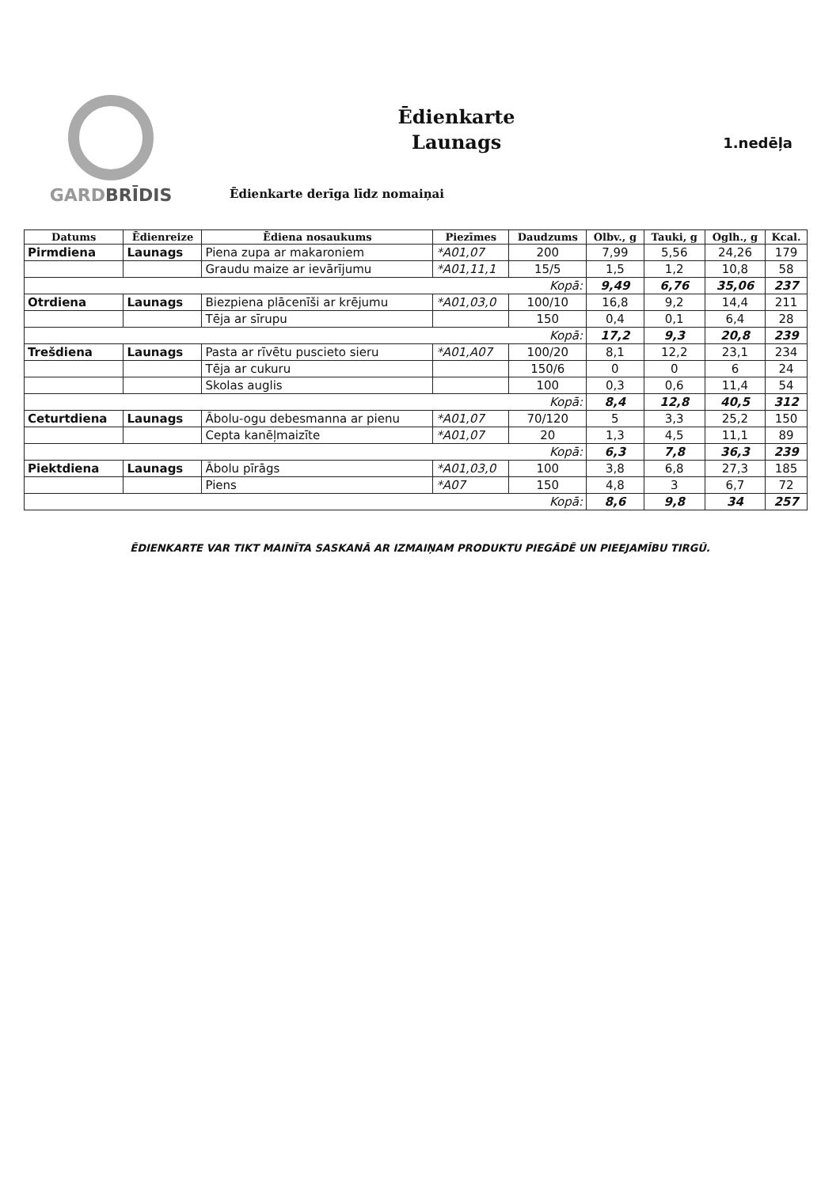GARDBRĪDIS
Ēdienkarte
Launags
Ēdienkarte derīga līdz nomaiņai
1.nedēļa
| Datums | Ēdienreize | Ēdiena nosaukums | Piezīmes | Daudzums | Olbv., g | Tauki, g | Oglh., g | Kcal. |
| --- | --- | --- | --- | --- | --- | --- | --- | --- |
| Pirmdiena | Launags | Piena zupa ar makaroniem | *A01,07 | 200 | 7,99 | 5,56 | 24,26 | 179 |
| | | Graudu maize ar ievārījumu | *A01,11,1 | 15/5 | 1,5 | 1,2 | 10,8 | 58 |
| Kopā: | | | | | 9,49 | 6,76 | 35,06 | 237 |
| Otrdiena | Launags | Biezpiena plācenīši ar krējumu | *A01,03,0 | 100/10 | 16,8 | 9,2 | 14,4 | 211 |
| | | Tēja ar sīrupu | | 150 | 0,4 | 0,1 | 6,4 | 28 |
| Kopā: | | | | | 17,2 | 9,3 | 20,8 | 239 |
| Trešdiena | Launags | Pasta ar rīvētu puscieto sieru | *A01,A07 | 100/20 | 8,1 | 12,2 | 23,1 | 234 |
| | | Tēja ar cukuru | | 150/6 | 0 | 0 | 6 | 24 |
| | | Skolas auglis | | 100 | 0,3 | 0,6 | 11,4 | 54 |
| Kopā: | | | | | 8,4 | 12,8 | 40,5 | 312 |
| Ceturtdiena | Launags | Ābolu-ogu debesmanna ar pienu | *A01,07 | 70/120 | 5 | 3,3 | 25,2 | 150 |
| | | Cepta kanēļmaizīte | *A01,07 | 20 | 1,3 | 4,5 | 11,1 | 89 |
| Kopā: | | | | | 6,3 | 7,8 | 36,3 | 239 |
| Piektdiena | Launags | Ābolu pīrāgs | *A01,03,0 | 100 | 3,8 | 6,8 | 27,3 | 185 |
| | | Piens | *A07 | 150 | 4,8 | 3 | 6,7 | 72 |
| Kopā: | | | | | 8,6 | 9,8 | 34 | 257 |
ĒDIENKARTE VAR TIKT MAINĪTA SASKANĀ AR IZMAIŅAM PRODUKTU PIEGĀDĒ UN PIEEJAMĪBU TIRGŪ.